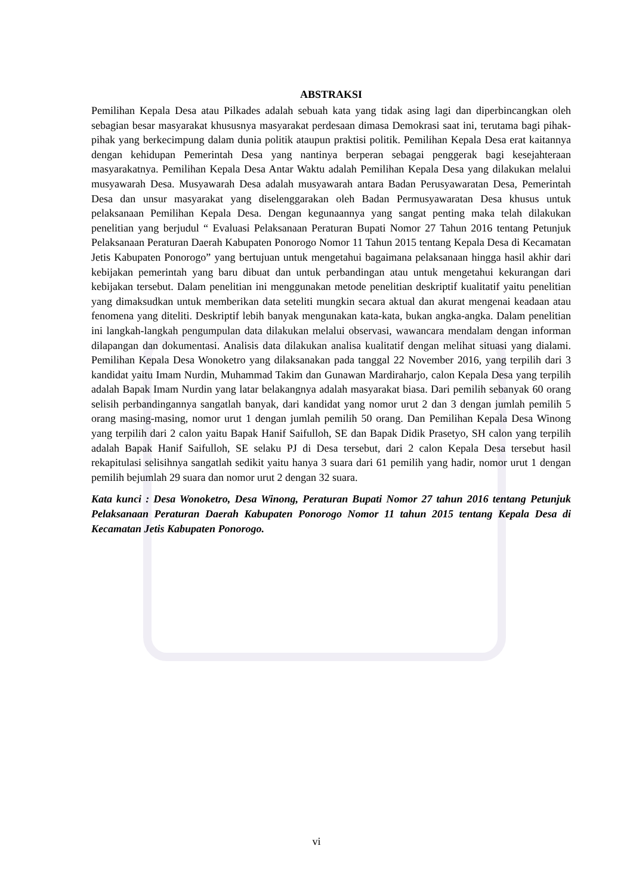ABSTRAKSI
Pemilihan Kepala Desa atau Pilkades adalah sebuah kata yang tidak asing lagi dan diperbincangkan oleh sebagian besar masyarakat khususnya masyarakat perdesaan dimasa Demokrasi saat ini, terutama bagi pihak-pihak yang berkecimpung dalam dunia politik ataupun praktisi politik. Pemilihan Kepala Desa erat kaitannya dengan kehidupan Pemerintah Desa yang nantinya berperan sebagai penggerak bagi kesejahteraan masyarakatnya. Pemilihan Kepala Desa Antar Waktu adalah Pemilihan Kepala Desa yang dilakukan melalui musyawarah Desa. Musyawarah Desa adalah musyawarah antara Badan Perusyawaratan Desa, Pemerintah Desa dan unsur masyarakat yang diselenggarakan oleh Badan Permusyawaratan Desa khusus untuk pelaksanaan Pemilihan Kepala Desa. Dengan kegunaannya yang sangat penting maka telah dilakukan penelitian yang berjudul “ Evaluasi Pelaksanaan Peraturan Bupati Nomor 27 Tahun 2016 tentang Petunjuk Pelaksanaan Peraturan Daerah Kabupaten Ponorogo Nomor 11 Tahun 2015 tentang Kepala Desa di Kecamatan Jetis Kabupaten Ponorogo” yang bertujuan untuk mengetahui bagaimana pelaksanaan hingga hasil akhir dari kebijakan pemerintah yang baru dibuat dan untuk perbandingan atau untuk mengetahui kekurangan dari kebijakan tersebut. Dalam penelitian ini menggunakan metode penelitian deskriptif kualitatif yaitu penelitian yang dimaksudkan untuk memberikan data seteliti mungkin secara aktual dan akurat mengenai keadaan atau fenomena yang diteliti. Deskriptif lebih banyak mengunakan kata-kata, bukan angka-angka. Dalam penelitian ini langkah-langkah pengumpulan data dilakukan melalui observasi, wawancara mendalam dengan informan dilapangan dan dokumentasi. Analisis data dilakukan analisa kualitatif dengan melihat situasi yang dialami. Pemilihan Kepala Desa Wonoketro yang dilaksanakan pada tanggal 22 November 2016, yang terpilih dari 3 kandidat yaitu Imam Nurdin, Muhammad Takim dan Gunawan Mardiraharjo, calon Kepala Desa yang terpilih adalah Bapak Imam Nurdin yang latar belakangnya adalah masyarakat biasa. Dari pemilih sebanyak 60 orang selisih perbandingannya sangatlah banyak, dari kandidat yang nomor urut 2 dan 3 dengan jumlah pemilih 5 orang masing-masing, nomor urut 1 dengan jumlah pemilih 50 orang. Dan Pemilihan Kepala Desa Winong yang terpilih dari 2 calon yaitu Bapak Hanif Saifulloh, SE dan Bapak Didik Prasetyo, SH calon yang terpilih adalah Bapak Hanif Saifulloh, SE selaku PJ di Desa tersebut, dari 2 calon Kepala Desa tersebut hasil rekapitulasi selisihnya sangatlah sedikit yaitu hanya 3 suara dari 61 pemilih yang hadir, nomor urut 1 dengan pemilih bejumlah 29 suara dan nomor urut 2 dengan 32 suara.
Kata kunci : Desa Wonoketro, Desa Winong, Peraturan Bupati Nomor 27 tahun 2016 tentang Petunjuk Pelaksanaan Peraturan Daerah Kabupaten Ponorogo Nomor 11 tahun 2015 tentang Kepala Desa di Kecamatan Jetis Kabupaten Ponorogo.
vi